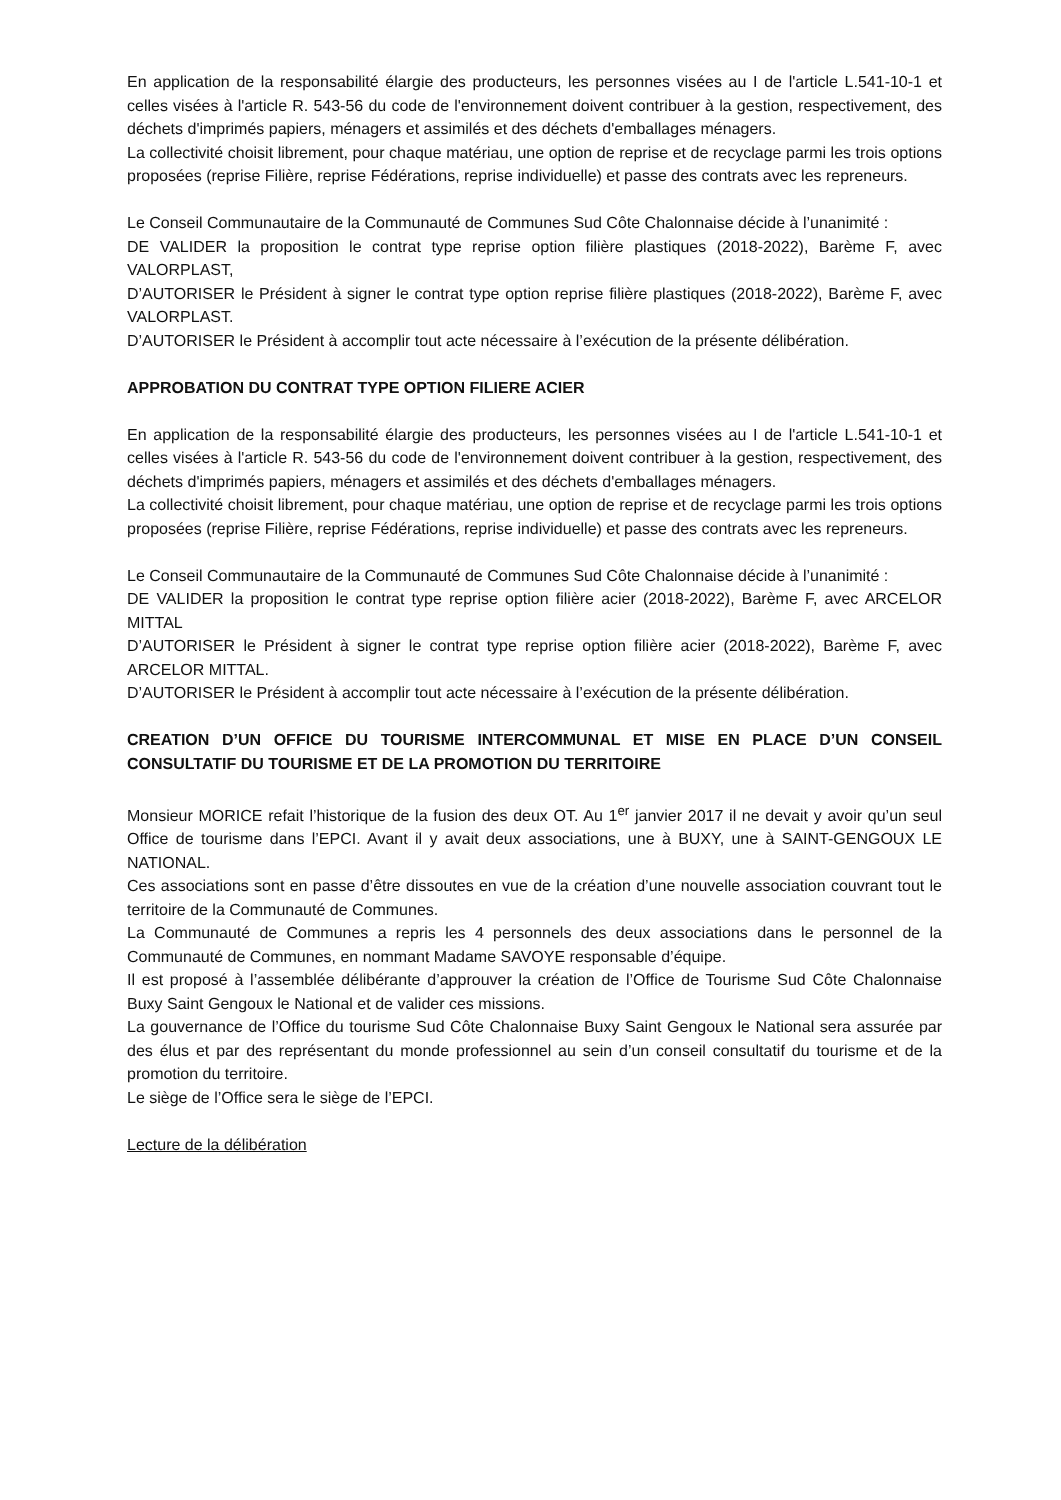En application de la responsabilité élargie des producteurs, les personnes visées au I de l'article L.541-10-1 et celles visées à l'article R. 543-56 du code de l'environnement doivent contribuer à la gestion, respectivement, des déchets d'imprimés papiers, ménagers et assimilés et des déchets d'emballages ménagers.
La collectivité choisit librement, pour chaque matériau, une option de reprise et de recyclage parmi les trois options proposées (reprise Filière, reprise Fédérations, reprise individuelle) et passe des contrats avec les repreneurs.
Le Conseil Communautaire de la Communauté de Communes Sud Côte Chalonnaise décide à l’unanimité :
DE VALIDER la proposition le contrat type reprise option filière plastiques (2018-2022), Barème F, avec VALORPLAST,
D’AUTORISER le Président à signer le contrat type option reprise filière plastiques (2018-2022), Barème F, avec VALORPLAST.
D’AUTORISER le Président à accomplir tout acte nécessaire à l’exécution de la présente délibération.
APPROBATION DU CONTRAT TYPE OPTION FILIERE ACIER
En application de la responsabilité élargie des producteurs, les personnes visées au I de l'article L.541-10-1 et celles visées à l'article R. 543-56 du code de l'environnement doivent contribuer à la gestion, respectivement, des déchets d'imprimés papiers, ménagers et assimilés et des déchets d'emballages ménagers.
La collectivité choisit librement, pour chaque matériau, une option de reprise et de recyclage parmi les trois options proposées (reprise Filière, reprise Fédérations, reprise individuelle) et passe des contrats avec les repreneurs.
Le Conseil Communautaire de la Communauté de Communes Sud Côte Chalonnaise décide à l’unanimité :
DE VALIDER la proposition le contrat type reprise option filière acier (2018-2022), Barème F, avec ARCELOR MITTAL
D’AUTORISER le Président à signer le contrat type reprise option filière acier (2018-2022), Barème F, avec ARCELOR MITTAL.
D’AUTORISER le Président à accomplir tout acte nécessaire à l’exécution de la présente délibération.
CREATION D’UN OFFICE DU TOURISME INTERCOMMUNAL ET MISE EN PLACE D’UN CONSEIL CONSULTATIF DU TOURISME ET DE LA PROMOTION DU TERRITOIRE
Monsieur MORICE refait l’historique de la fusion des deux OT. Au 1<sup>er</sup> janvier 2017 il ne devait y avoir qu’un seul Office de tourisme dans l’EPCI. Avant il y avait deux associations, une à BUXY, une à SAINT-GENGOUX LE NATIONAL.
Ces associations sont en passe d’être dissoutes en vue de la création d’une nouvelle association couvrant tout le territoire de la Communauté de Communes.
La Communauté de Communes a repris les 4 personnels des deux associations dans le personnel de la Communauté de Communes, en nommant Madame SAVOYE responsable d’équipe.
Il est proposé à l’assemblée délibérante d’approuver la création de l’Office de Tourisme Sud Côte Chalonnaise Buxy Saint Gengoux le National et de valider ces missions.
La gouvernance de l’Office du tourisme Sud Côte Chalonnaise Buxy Saint Gengoux le National sera assurée par des élus et par des représentant du monde professionnel au sein d’un conseil consultatif du tourisme et de la promotion du territoire.
Le siège de l’Office sera le siège de l’EPCI.
Lecture de la délibération